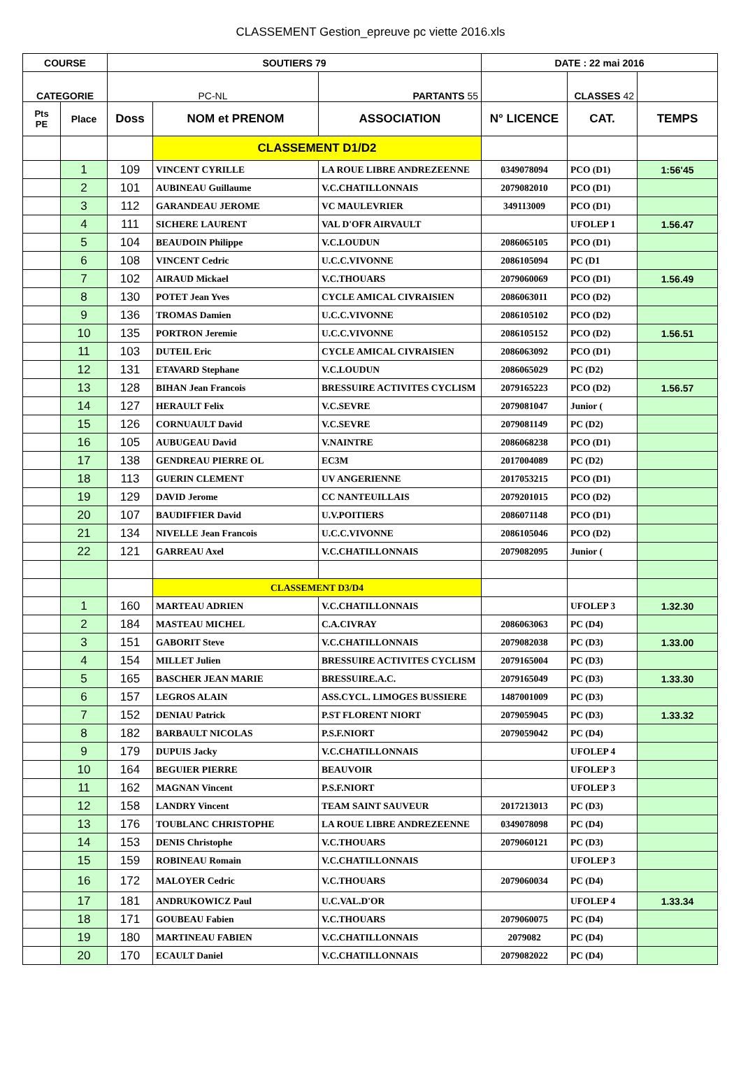CLASSEMENT Gestion_epreuve pc viette 2016.xls
| COURSE | | SOUTIERS 79 | | | DATE : 22 mai 2016 | | |
| --- | --- | --- | --- | --- | --- | --- | --- |
| CATEGORIE | | PC-NL | | PARTANTS 55 | | CLASSES 42 | |
| Pts PE | Place | Doss | NOM et PRENOM | ASSOCIATION | N° LICENCE | CAT. | TEMPS |
| | | | CLASSEMENT D1/D2 | | | | |
| | 1 | 109 | VINCENT CYRILLE | LA ROUE LIBRE ANDREZEENNE | 0349078094 | PCO (D1) | 1:56'45 |
| | 2 | 101 | AUBINEAU Guillaume | V.C.CHATILLONNAIS | 2079082010 | PCO (D1) | |
| | 3 | 112 | GARANDEAU JEROME | VC MAULEVRIER | 349113009 | PCO (D1) | |
| | 4 | 111 | SICHERE LAURENT | VAL D'OFR AIRVAULT | | UFOLEP 1 | 1.56.47 |
| | 5 | 104 | BEAUDOIN Philippe | V.C.LOUDUN | 2086065105 | PCO (D1) | |
| | 6 | 108 | VINCENT Cedric | U.C.C.VIVONNE | 2086105094 | PC (D1 | |
| | 7 | 102 | AIRAUD Mickael | V.C.THOUARS | 2079060069 | PCO (D1) | 1.56.49 |
| | 8 | 130 | POTET Jean Yves | CYCLE AMICAL CIVRAISIEN | 2086063011 | PCO (D2) | |
| | 9 | 136 | TROMAS Damien | U.C.C.VIVONNE | 2086105102 | PCO (D2) | |
| | 10 | 135 | PORTRON Jeremie | U.C.C.VIVONNE | 2086105152 | PCO (D2) | 1.56.51 |
| | 11 | 103 | DUTEIL Eric | CYCLE AMICAL CIVRAISIEN | 2086063092 | PCO (D1) | |
| | 12 | 131 | ETAVARD Stephane | V.C.LOUDUN | 2086065029 | PC (D2) | |
| | 13 | 128 | BIHAN Jean Francois | BRESSUIRE ACTIVITES CYCLISM | 2079165223 | PCO (D2) | 1.56.57 |
| | 14 | 127 | HERAULT Felix | V.C.SEVRE | 2079081047 | Junior ( | |
| | 15 | 126 | CORNUAULT David | V.C.SEVRE | 2079081149 | PC (D2) | |
| | 16 | 105 | AUBUGEAU David | V.NAINTRE | 2086068238 | PCO (D1) | |
| | 17 | 138 | GENDREAU PIERRE OL | EC3M | 2017004089 | PC (D2) | |
| | 18 | 113 | GUERIN CLEMENT | UV ANGERIENNE | 2017053215 | PCO (D1) | |
| | 19 | 129 | DAVID Jerome | CC NANTEUILLAIS | 2079201015 | PCO (D2) | |
| | 20 | 107 | BAUDIFFIER David | U.V.POITIERS | 2086071148 | PCO (D1) | |
| | 21 | 134 | NIVELLE Jean Francois | U.C.C.VIVONNE | 2086105046 | PCO (D2) | |
| | 22 | 121 | GARREAU Axel | V.C.CHATILLONNAIS | 2079082095 | Junior ( | |
| | | | CLASSEMENT D3/D4 | | | | |
| | 1 | 160 | MARTEAU ADRIEN | V.C.CHATILLONNAIS | | UFOLEP 3 | 1.32.30 |
| | 2 | 184 | MASTEAU MICHEL | C.A.CIVRAY | 2086063063 | PC (D4) | |
| | 3 | 151 | GABORIT Steve | V.C.CHATILLONNAIS | 2079082038 | PC (D3) | 1.33.00 |
| | 4 | 154 | MILLET Julien | BRESSUIRE ACTIVITES CYCLISM | 2079165004 | PC (D3) | |
| | 5 | 165 | BASCHER JEAN MARIE | BRESSUIRE.A.C. | 2079165049 | PC (D3) | 1.33.30 |
| | 6 | 157 | LEGROS ALAIN | ASS.CYCL. LIMOGES BUSSIERE | 1487001009 | PC (D3) | |
| | 7 | 152 | DENIAU Patrick | P.ST FLORENT NIORT | 2079059045 | PC (D3) | 1.33.32 |
| | 8 | 182 | BARBAULT NICOLAS | P.S.F.NIORT | 2079059042 | PC (D4) | |
| | 9 | 179 | DUPUIS Jacky | V.C.CHATILLONNAIS | | UFOLEP 4 | |
| | 10 | 164 | BEGUIER PIERRE | BEAUVOIR | | UFOLEP 3 | |
| | 11 | 162 | MAGNAN Vincent | P.S.F.NIORT | | UFOLEP 3 | |
| | 12 | 158 | LANDRY Vincent | TEAM SAINT SAUVEUR | 2017213013 | PC (D3) | |
| | 13 | 176 | TOUBLANC CHRISTOPHE | LA ROUE LIBRE ANDREZEENNE | 0349078098 | PC (D4) | |
| | 14 | 153 | DENIS Christophe | V.C.THOUARS | 2079060121 | PC (D3) | |
| | 15 | 159 | ROBINEAU Romain | V.C.CHATILLONNAIS | | UFOLEP 3 | |
| | 16 | 172 | MALOYER Cedric | V.C.THOUARS | 2079060034 | PC (D4) | |
| | 17 | 181 | ANDRUKOWICZ Paul | U.C.VAL.D'OR | | UFOLEP 4 | 1.33.34 |
| | 18 | 171 | GOUBEAU Fabien | V.C.THOUARS | 2079060075 | PC (D4) | |
| | 19 | 180 | MARTINEAU FABIEN | V.C.CHATILLONNAIS | 2079082 | PC (D4) | |
| | 20 | 170 | ECAULT Daniel | V.C.CHATILLONNAIS | 2079082022 | PC (D4) | |